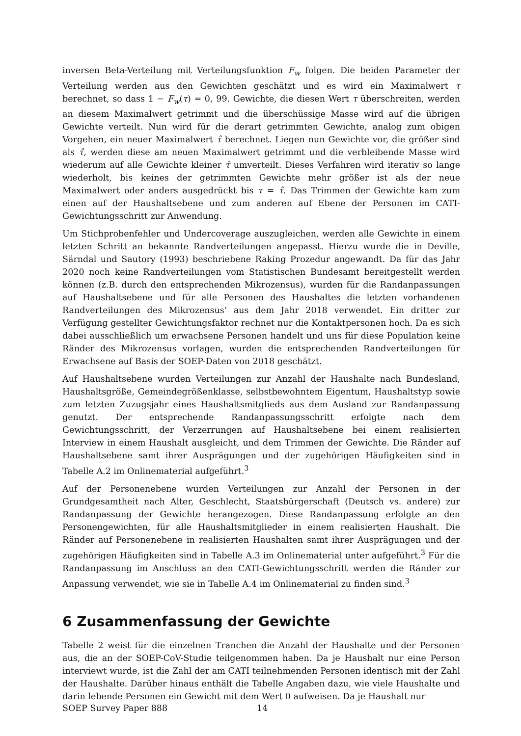inversen Beta-Verteilung mit Verteilungsfunktion F<sub>w</sub> folgen. Die beiden Parameter der Verteilung werden aus den Gewichten geschätzt und es wird ein Maximalwert τ berechnet, so dass 1 − F<sub>w</sub>(τ) = 0, 99. Gewichte, die diesen Wert τ überschreiten, werden an diesem Maximalwert getrimmt und die überschüssige Masse wird auf die übrigen Gewichte verteilt. Nun wird für die derart getrimmten Gewichte, analog zum obigen Vorgehen, ein neuer Maximalwert τ̂ berechnet. Liegen nun Gewichte vor, die größer sind als τ̂, werden diese am neuen Maximalwert getrimmt und die verbleibende Masse wird wiederum auf alle Gewichte kleiner τ̂ umverteilt. Dieses Verfahren wird iterativ so lange wiederholt, bis keines der getrimmten Gewichte mehr größer ist als der neue Maximalwert oder anders ausgedrückt bis τ = τ̂. Das Trimmen der Gewichte kam zum einen auf der Haushaltsebene und zum anderen auf Ebene der Personen im CATI-Gewichtungsschritt zur Anwendung.
Um Stichprobenfehler und Undercoverage auszugleichen, werden alle Gewichte in einem letzten Schritt an bekannte Randverteilungen angepasst. Hierzu wurde die in Deville, Särndal und Sautory (1993) beschriebene Raking Prozedur angewandt. Da für das Jahr 2020 noch keine Randverteilungen vom Statistischen Bundesamt bereitgestellt werden können (z.B. durch den entsprechenden Mikrozensus), wurden für die Randanpassungen auf Haushaltsebene und für alle Personen des Haushaltes die letzten vorhandenen Randverteilungen des Mikrozensus’ aus dem Jahr 2018 verwendet. Ein dritter zur Verfügung gestellter Gewichtungsfaktor rechnet nur die Kontaktpersonen hoch. Da es sich dabei ausschließlich um erwachsene Personen handelt und uns für diese Population keine Ränder des Mikrozensus vorlagen, wurden die entsprechenden Randverteilungen für Erwachsene auf Basis der SOEP-Daten von 2018 geschätzt.
Auf Haushaltsebene wurden Verteilungen zur Anzahl der Haushalte nach Bundesland, Haushaltsgröße, Gemeindegrößenklasse, selbstbewohntem Eigentum, Haushaltstyp sowie zum letzten Zuzugsjahr eines Haushaltsmitglieds aus dem Ausland zur Randanpassung genutzt. Der entsprechende Randanpassungsschritt erfolgte nach dem Gewichtungsschritt, der Verzerrungen auf Haushaltsebene bei einem realisierten Interview in einem Haushalt ausgleicht, und dem Trimmen der Gewichte. Die Ränder auf Haushaltsebene samt ihrer Ausprägungen und der zugehörigen Häufigkeiten sind in Tabelle A.2 im Onlinematerial aufgeführt.<sup>3</sup>
Auf der Personenebene wurden Verteilungen zur Anzahl der Personen in der Grundgesamtheit nach Alter, Geschlecht, Staatsbürgerschaft (Deutsch vs. andere) zur Randanpassung der Gewichte herangezogen. Diese Randanpassung erfolgte an den Personengewichten, für alle Haushaltsmitglieder in einem realisierten Haushalt. Die Ränder auf Personenebene in realisierten Haushalten samt ihrer Ausprägungen und der zugehörigen Häufigkeiten sind in Tabelle A.3 im Onlinematerial unter aufgeführt.<sup>3</sup> Für die Randanpassung im Anschluss an den CATI-Gewichtungsschritt werden die Ränder zur Anpassung verwendet, wie sie in Tabelle A.4 im Onlinematerial zu finden sind.<sup>3</sup>
6 Zusammenfassung der Gewichte
Tabelle 2 weist für die einzelnen Tranchen die Anzahl der Haushalte und der Personen aus, die an der SOEP-CoV-Studie teilgenommen haben. Da je Haushalt nur eine Person interviewt wurde, ist die Zahl der am CATI teilnehmenden Personen identisch mit der Zahl der Haushalte. Darüber hinaus enthält die Tabelle Angaben dazu, wie viele Haushalte und darin lebende Personen ein Gewicht mit dem Wert 0 aufweisen. Da je Haushalt nur
SOEP Survey Paper 888 14